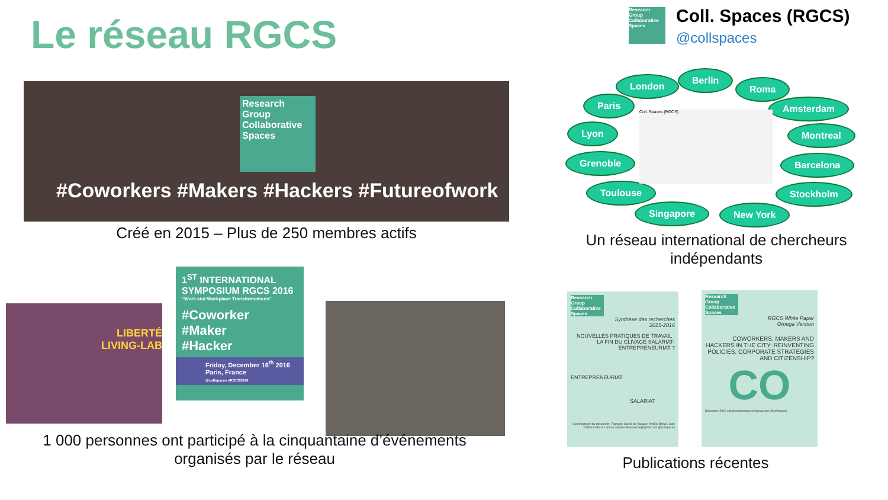Le réseau RGCS
Research Group Collaborative Spaces
Coll. Spaces (RGCS)
@collspaces
Research Group Collaborative Spaces
#Coworkers #Makers #Hackers #Futureofwork
Créé en 2015 – Plus de 250 membres actifs
London
Berlin
Roma
Paris Amsterdam
Lyon Montreal
Grenoble Barcelona
Toulouse Stockholm
Singapore New York
Coll. Spaces (RGCS)
Un réseau international de chercheurs indépendants
LIBERTÉ
LIVING-LAB
1<sup>ST</sup> INTERNATIONAL SYMPOSIUM RGCS 2016
“Work and Workplace Transformations”
#Coworker
#Maker
#Hacker
Friday, December 16<sup>th</sup> 2016
Paris, France
@collspaces #RGCS2016
1 000 personnes ont participé à la cinquantaine d’événements organisés par le réseau
Research Group Collaborative Spaces
Synthèse des recherches
2015-2016
NOUVELLES PRATIQUES DE TRAVAIL : LA FIN DU CLIVAGE SALARIAT-ENTREPRENEURIAT ?
ENTREPRENEURIAT
SALARIAT
Coordinateurs du document : François-Xavier de Vaujany, Amélie Bohas, Julie Fabbri & Pierre Laniray collaborativespaces@gmail.com @collspaces
Research Group Collaborative Spaces
RGCS White Paper
Omega Version
COWORKERS, MAKERS AND HACKERS IN THE CITY: REINVENTING POLICIES, CORPORATE STRATEGIES AND CITIZENSHIP?
CO
Décembre 2016 collaborativespaces@gmail.com @collspaces
Publications récentes